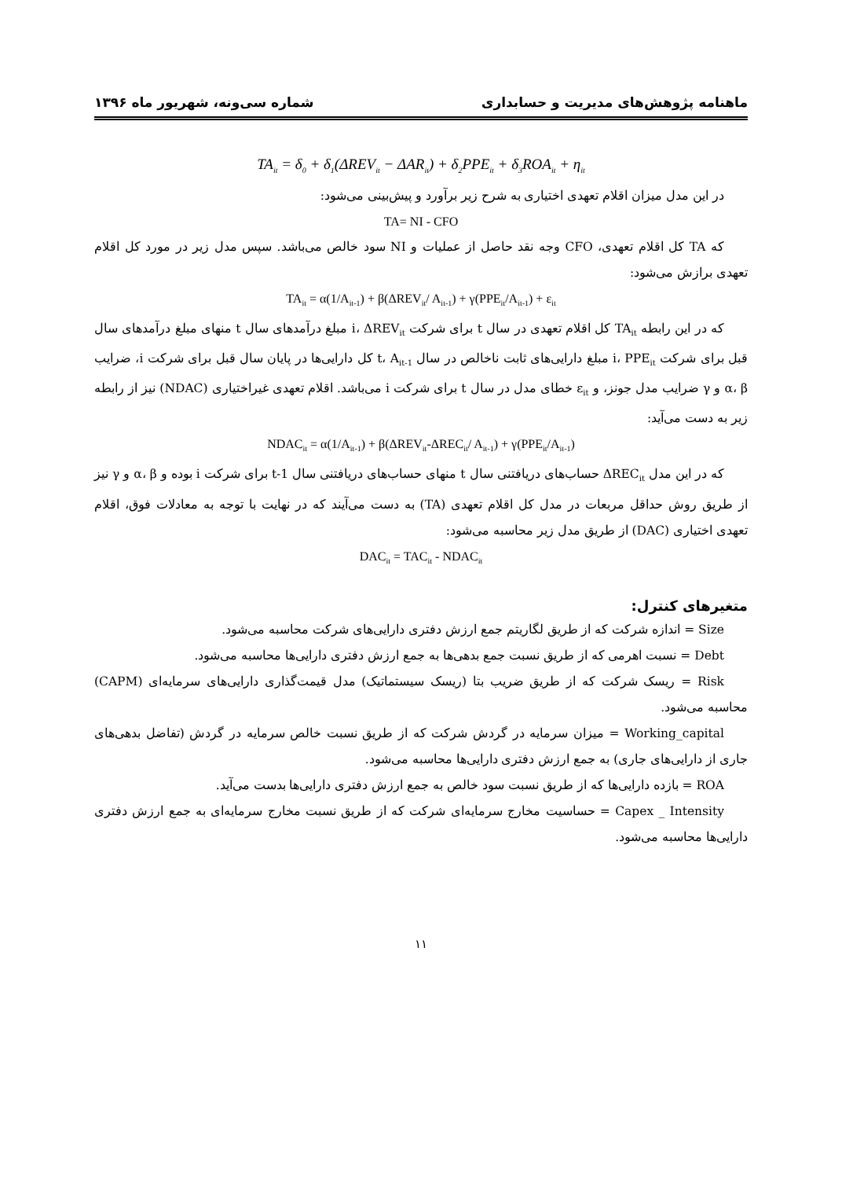ماهنامه پژوهش‌های مدیریت و حسابداری شماره سی‌ونه، شهریور ماه ۱۳۹۶
TA<sub>it</sub> = δ<sub>0</sub> + δ<sub>1</sub>(ΔREV<sub>it</sub> − ΔAR<sub>it</sub>) + δ<sub>2</sub>PPE<sub>it</sub> + δ<sub>3</sub>ROA<sub>it</sub> + η<sub>it</sub>
در این مدل میزان اقلام تعهدی اختیاری به شرح زیر برآورد و پیش‌بینی می‌شود:
TA= NI - CFO
که TA کل اقلام تعهدی، CFO وجه نقد حاصل از عملیات و NI سود خالص می‌باشد. سپس مدل زیر در مورد کل اقلام تعهدی برازش می‌شود:
TA<sub>it</sub> = α(1/A<sub>it-1</sub>) + β(ΔREV<sub>it</sub>/ A<sub>it-1</sub>) + γ(PPE<sub>it</sub>/A<sub>it-1</sub>) + ε<sub>it</sub>
که در این رابطه TA<sub>it</sub> کل اقلام تعهدی در سال t برای شرکت i، ΔREV<sub>it</sub> مبلغ درآمدهای سال t منهای مبلغ درآمدهای سال قبل برای شرکت i، PPE<sub>it</sub> مبلغ دارایی‌های ثابت ناخالص در سال t، A<sub>it-1</sub> کل دارایی‌ها در پایان سال قبل برای شرکت i، ضرایب α، β و γ ضرایب مدل جونز، و ε<sub>it</sub> خطای مدل در سال t برای شرکت i می‌باشد. اقلام تعهدی غیراختیاری (NDAC) نیز از رابطه زیر به دست می‌آید:
NDAC<sub>it</sub> = α(1/A<sub>it-1</sub>) + β(ΔREV<sub>it</sub>-ΔREC<sub>it</sub>/ A<sub>it-1</sub>) + γ(PPE<sub>it</sub>/A<sub>it-1</sub>)
که در این مدل ΔREC<sub>it</sub> حساب‌های دریافتنی سال t منهای حساب‌های دریافتنی سال t-1 برای شرکت i بوده و α، β و γ نیز از طریق روش حداقل مربعات در مدل کل اقلام تعهدی (TA) به دست می‌آیند که در نهایت با توجه به معادلات فوق، اقلام تعهدی اختیاری (DAC) از طریق مدل زیر محاسبه می‌شود:
DAC<sub>it</sub> = TAC<sub>it</sub> - NDAC<sub>it</sub>
متغیرهای کنترل:
Size = اندازه شرکت که از طریق لگاریتم جمع ارزش دفتری دارایی‌های شرکت محاسبه می‌شود.
Debt = نسبت اهرمی که از طریق نسبت جمع بدهی‌ها به جمع ارزش دفتری دارایی‌ها محاسبه می‌شود.
Risk = ریسک شرکت که از طریق ضریب بتا (ریسک سیستماتیک) مدل قیمت‌گذاری دارایی‌های سرمایه‌ای (CAPM) محاسبه می‌شود.
Working_capital = میزان سرمایه در گردش شرکت که از طریق نسبت خالص سرمایه در گردش (تفاضل بدهی‌های جاری از دارایی‌های جاری) به جمع ارزش دفتری دارایی‌ها محاسبه می‌شود.
ROA = بازده دارایی‌ها که از طریق نسبت سود خالص به جمع ارزش دفتری دارایی‌ها بدست می‌آید.
Capex _ Intensity = حساسیت مخارج سرمایه‌ای شرکت که از طریق نسبت مخارج سرمایه‌ای به جمع ارزش دفتری دارایی‌ها محاسبه می‌شود.
۱۱